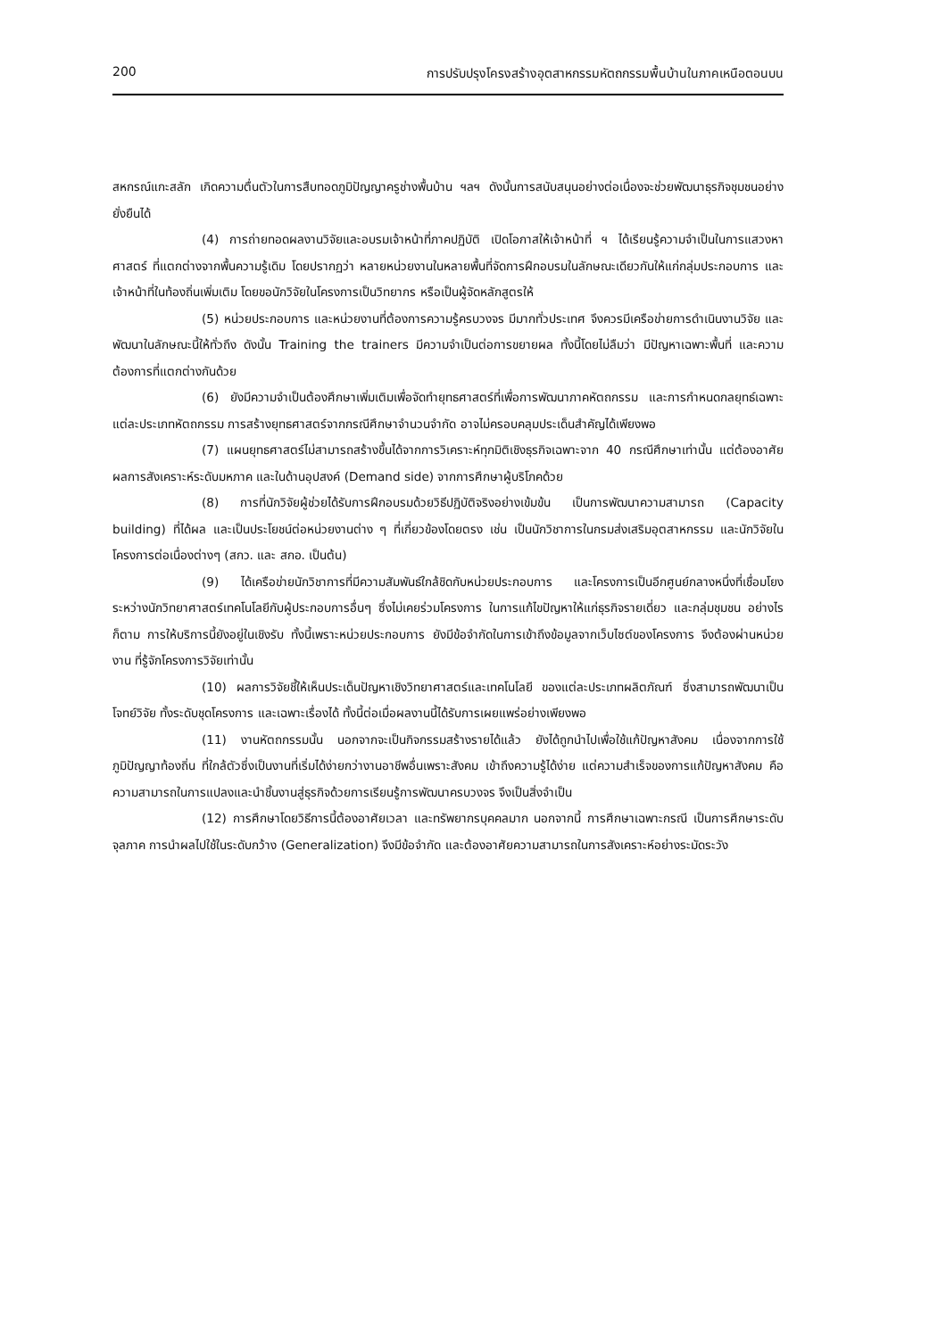200 การปรับปรุงโครงสร้างอุตสาหกรรมหัตถกรรมพื้นบ้านในภาคเหนือตอนบน
สหกรณ์แกะสลัก เกิดความตื่นตัวในการสืบทอดภูมิปัญญาครูช่างพื้นบ้าน ฯลฯ ดังนั้นการสนับสนุนอย่างต่อเนื่องจะช่วยพัฒนาธุรกิจชุมชนอย่างยั่งยืนได้
(4) การถ่ายทอดผลงานวิจัยและอบรมเจ้าหน้าที่ภาคปฏิบัติ เปิดโอกาสให้เจ้าหน้าที่ ฯ ได้เรียนรู้ความจำเป็นในการแสวงหาศาสตร์ ที่แตกต่างจากพื้นความรู้เดิม โดยปรากฏว่า หลายหน่วยงานในหลายพื้นที่จัดการฝึกอบรมในลักษณะเดียวกันให้แก่กลุ่มประกอบการ และเจ้าหน้าที่ในท้องถิ่นเพิ่มเติม โดยขอนักวิจัยในโครงการเป็นวิทยากร หรือเป็นผู้จัดหลักสูตรให้
(5) หน่วยประกอบการ และหน่วยงานที่ต้องการความรู้ครบวงจร มีมากทั่วประเทศ จึงควรมีเครือข่ายการดำเนินงานวิจัย และพัฒนาในลักษณะนี้ให้ทั่วถึง ดังนั้น Training the trainers มีความจำเป็นต่อการขยายผล ทั้งนี้โดยไม่ลืมว่า มีปัญหาเฉพาะพื้นที่ และความต้องการที่แตกต่างกันด้วย
(6) ยังมีความจำเป็นต้องศึกษาเพิ่มเติมเพื่อจัดทำยุทธศาสตร์ที่เพื่อการพัฒนาภาคหัตถกรรม และการกำหนดกลยุทธ์เฉพาะแต่ละประเภทหัตถกรรม การสร้างยุทธศาสตร์จากกรณีศึกษาจำนวนจำกัด อาจไม่ครอบคลุมประเด็นสำคัญได้เพียงพอ
(7) แผนยุทธศาสตร์ไม่สามารถสร้างขึ้นได้จากการวิเคราะห์ทุกมิติเชิงธุรกิจเฉพาะจาก 40 กรณีศึกษาเท่านั้น แต่ต้องอาศัยผลการสังเคราะห์ระดับมหภาค และในด้านอุปสงค์ (Demand side) จากการศึกษาผู้บริโภคด้วย
(8) การที่นักวิจัยผู้ช่วยได้รับการฝึกอบรมด้วยวิธีปฏิบัติจริงอย่างเข้มข้น เป็นการพัฒนาความสามารถ (Capacity building) ที่ได้ผล และเป็นประโยชน์ต่อหน่วยงานต่าง ๆ ที่เกี่ยวข้องโดยตรง เช่น เป็นนักวิชาการในกรมส่งเสริมอุตสาหกรรม และนักวิจัยในโครงการต่อเนื่องต่างๆ (สกว. และ สกอ. เป็นต้น)
(9) ได้เครือข่ายนักวิชาการที่มีความสัมพันธ์ใกล้ชิดกับหน่วยประกอบการ และโครงการเป็นอีกศูนย์กลางหนึ่งที่เชื่อมโยง ระหว่างนักวิทยาศาสตร์เทคโนโลยีกับผู้ประกอบการอื่นๆ ซึ่งไม่เคยร่วมโครงการ ในการแก้ไขปัญหาให้แก่ธุรกิจรายเดี่ยว และกลุ่มชุมชน อย่างไรก็ตาม การให้บริการนี้ยังอยู่ในเชิงรับ ทั้งนี้เพราะหน่วยประกอบการ ยังมีข้อจำกัดในการเข้าถึงข้อมูลจากเว็บไซต์ของโครงการ จึงต้องผ่านหน่วยงาน ที่รู้จักโครงการวิจัยเท่านั้น
(10) ผลการวิจัยชี้ให้เห็นประเด็นปัญหาเชิงวิทยาศาสตร์และเทคโนโลยี ของแต่ละประเภทผลิตภัณฑ์ ซึ่งสามารถพัฒนาเป็นโจทย์วิจัย ทั้งระดับชุดโครงการ และเฉพาะเรื่องได้ ทั้งนี้ต่อเมื่อผลงานนี้ได้รับการเผยแพร่อย่างเพียงพอ
(11) งานหัตถกรรมนั้น นอกจากจะเป็นกิจกรรมสร้างรายได้แล้ว ยังได้ถูกนำไปเพื่อใช้แก้ปัญหาสังคม เนื่องจากการใช้ภูมิปัญญาท้องถิ่น ที่ใกล้ตัวซึ่งเป็นงานที่เริ่มได้ง่ายกว่างานอาชีพอื่นเพราะสังคม เข้าถึงความรู้ได้ง่าย แต่ความสำเร็จของการแก้ปัญหาสังคม คือความสามารถในการแปลงและนำชิ้นงานสู่ธุรกิจด้วยการเรียนรู้การพัฒนาครบวงจร จึงเป็นสิ่งจำเป็น
(12) การศึกษาโดยวิธีการนี้ต้องอาศัยเวลา และทรัพยากรบุคคลมาก นอกจากนี้ การศึกษาเฉพาะกรณี เป็นการศึกษาระดับจุลภาค การนำผลไปใช้ในระดับกว้าง (Generalization) จึงมีข้อจำกัด และต้องอาศัยความสามารถในการสังเคราะห์อย่างระมัดระวัง